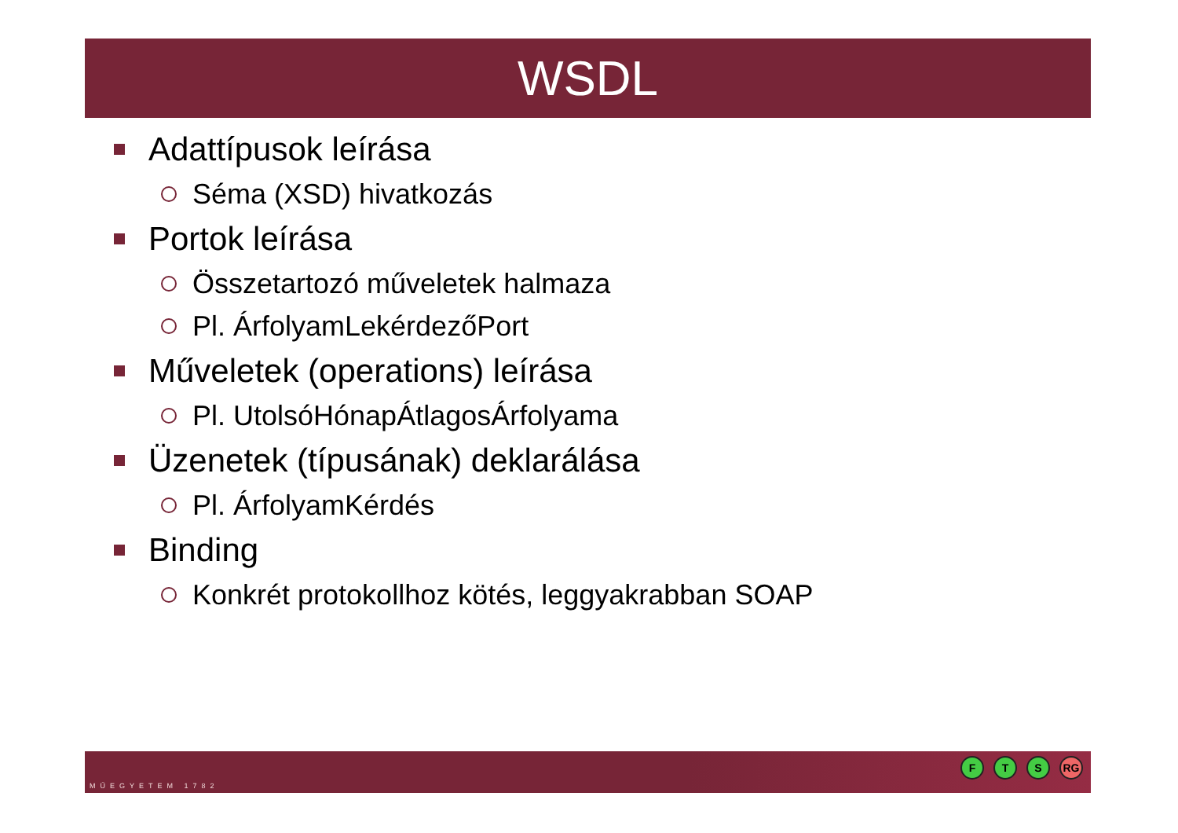WSDL
Adattípusok leírása
Séma (XSD) hivatkozás
Portok leírása
Összetartozó műveletek halmaza
Pl. ÁrfolyamLekérdezőPort
Műveletek (operations) leírása
Pl. UtolsóHónapÁtlagosÁrfolyama
Üzenetek (típusának) deklarálása
Pl. ÁrfolyamKérdés
Binding
Konkrét protokollhoz kötés, leggyakrabban SOAP
MŰEGYETEM 1782
F T S RG